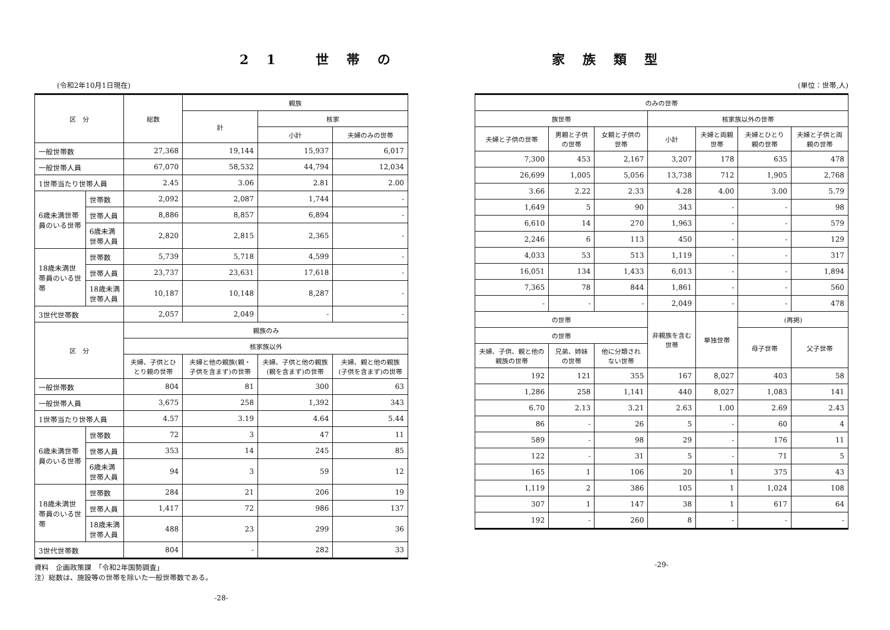21 世帯の
(令和2年10月1日現在)
| 区 分 | | 総数 | 親族 | | |
| --- | --- | --- | --- | --- | --- |
| | | | 計 | 核家 | |
| | | | | 小計 | 夫婦のみの世帯 |
| 一般世帯数 | | 27,368 | 19,144 | 15,937 | 6,017 |
| 一般世帯人員 | | 67,070 | 58,532 | 44,794 | 12,034 |
| 1世帯当たり世帯人員 | | 2.45 | 3.06 | 2.81 | 2.00 |
| 6歳未満世帯員のいる世帯 | 世帯数 | 2,092 | 2,087 | 1,744 | - |
| | 世帯人員 | 8,886 | 8,857 | 6,894 | - |
| | 6歳未満世帯人員 | 2,820 | 2,815 | 2,365 | - |
| 18歳未満世帯員のいる世帯 | 世帯数 | 5,739 | 5,718 | 4,599 | - |
| | 世帯人員 | 23,737 | 23,631 | 17,618 | - |
| | 18歳未満世帯人員 | 10,187 | 10,148 | 8,287 | - |
| 3世代世帯数 | | 2,057 | 2,049 | - | - |
| 区 分 | | 親族のみ | | | |
| | | 核家族以外 | | | |
| | | 夫婦、子供とひとり親の世帯 | 夫婦と他の親族(親・子供を含まず)の世帯 | 夫婦、子供と他の親族(親を含まず)の世帯 | 夫婦、親と他の親族(子供を含まず)の世帯 |
| 一般世帯数 | | 804 | 81 | 300 | 63 |
| 一般世帯人員 | | 3,675 | 258 | 1,392 | 343 |
| 1世帯当たり世帯人員 | | 4.57 | 3.19 | 4.64 | 5.44 |
| 6歳未満世帯員のいる世帯 | 世帯数 | 72 | 3 | 47 | 11 |
| | 世帯人員 | 353 | 14 | 245 | 85 |
| | 6歳未満世帯人員 | 94 | 3 | 59 | 12 |
| 18歳未満世帯員のいる世帯 | 世帯数 | 284 | 21 | 206 | 19 |
| | 世帯人員 | 1,417 | 72 | 986 | 137 |
| | 18歳未満世帯人員 | 488 | 23 | 299 | 36 |
| 3世代世帯数 | | 804 | - | 282 | 33 |
資料　企画政策課　「令和2年国勢調査」
注）総数は、施設等の世帯を除いた一般世帯数である。
-28-
家族類型
(単位：世帯,人)
| のみの世帯 | | | | | | |
| --- | --- | --- | --- | --- | --- | --- |
| 族世帯 | | | 核家族以外の世帯 | | | |
| 夫婦と子供の世帯 | 男親と子供の世帯 | 女親と子供の世帯 | 小計 | 夫婦と両親世帯 | 夫婦とひとり親の世帯 | 夫婦と子供と両親の世帯 |
| 7,300 | 453 | 2,167 | 3,207 | 178 | 635 | 478 |
| 26,699 | 1,005 | 5,056 | 13,738 | 712 | 1,905 | 2,768 |
| 3.66 | 2.22 | 2.33 | 4.28 | 4.00 | 3.00 | 5.79 |
| 1,649 | 5 | 90 | 343 | - | - | 98 |
| 6,610 | 14 | 270 | 1,963 | - | - | 579 |
| 2,246 | 6 | 113 | 450 | - | - | 129 |
| 4,033 | 53 | 513 | 1,119 | - | - | 317 |
| 16,051 | 134 | 1,433 | 6,013 | - | - | 1,894 |
| 7,365 | 78 | 844 | 1,861 | - | - | 560 |
| - | - | - | 2,049 | - | - | 478 |
| の世帯 | | | 非親族を含む世帯 | 単独世帯 | (再掲) | |
| の世帯 | | | | | 母子世帯 | 父子世帯 |
| 夫婦、子供、親と他の親族の世帯 | 兄弟、姉妹の世帯 | 他に分類されない世帯 | | | | |
| 192 | 121 | 355 | 167 | 8,027 | 403 | 58 |
| 1,286 | 258 | 1,141 | 440 | 8,027 | 1,083 | 141 |
| 6.70 | 2.13 | 3.21 | 2.63 | 1.00 | 2.69 | 2.43 |
| 86 | - | 26 | 5 | - | 60 | 4 |
| 589 | - | 98 | 29 | - | 176 | 11 |
| 122 | - | 31 | 5 | - | 71 | 5 |
| 165 | 1 | 106 | 20 | 1 | 375 | 43 |
| 1,119 | 2 | 386 | 105 | 1 | 1,024 | 108 |
| 307 | 1 | 147 | 38 | 1 | 617 | 64 |
| 192 | - | 260 | 8 | - | - | - |
-29-